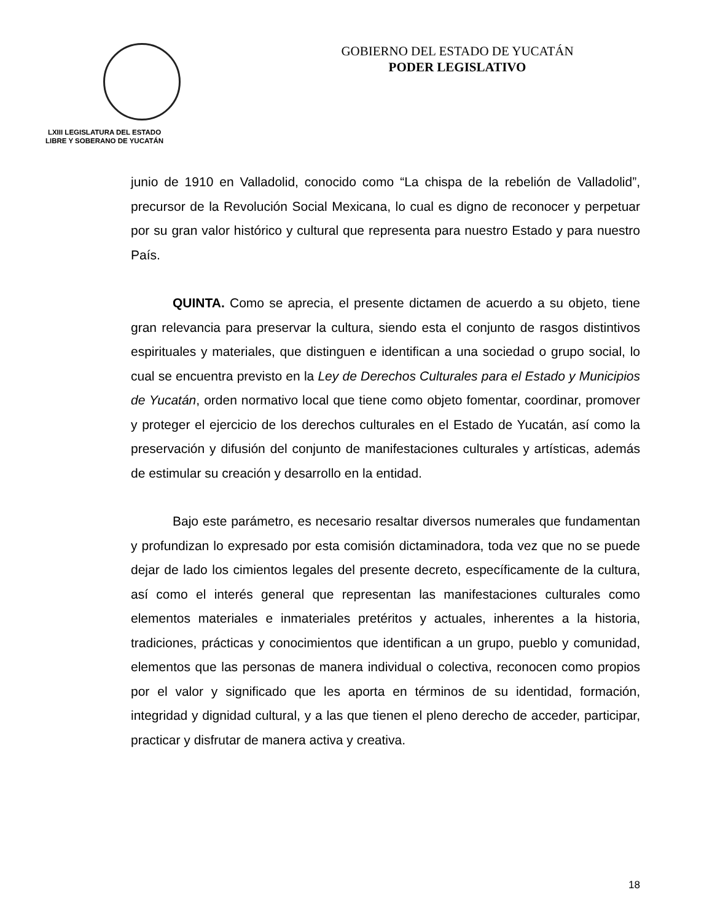LXIII LEGISLATURA DEL ESTADO LIBRE Y SOBERANO DE YUCATÁN
GOBIERNO DEL ESTADO DE YUCATÁN
PODER LEGISLATIVO
junio de 1910 en Valladolid, conocido como “La chispa de la rebelión de Valladolid”, precursor de la Revolución Social Mexicana, lo cual es digno de reconocer y perpetuar por su gran valor histórico y cultural que representa para nuestro Estado y para nuestro País.
QUINTA. Como se aprecia, el presente dictamen de acuerdo a su objeto, tiene gran relevancia para preservar la cultura, siendo esta el conjunto de rasgos distintivos espirituales y materiales, que distinguen e identifican a una sociedad o grupo social, lo cual se encuentra previsto en la Ley de Derechos Culturales para el Estado y Municipios de Yucatán, orden normativo local que tiene como objeto fomentar, coordinar, promover y proteger el ejercicio de los derechos culturales en el Estado de Yucatán, así como la preservación y difusión del conjunto de manifestaciones culturales y artísticas, además de estimular su creación y desarrollo en la entidad.
Bajo este parámetro, es necesario resaltar diversos numerales que fundamentan y profundizan lo expresado por esta comisión dictaminadora, toda vez que no se puede dejar de lado los cimientos legales del presente decreto, específicamente de la cultura, así como el interés general que representan las manifestaciones culturales como elementos materiales e inmateriales pretéritos y actuales, inherentes a la historia, tradiciones, prácticas y conocimientos que identifican a un grupo, pueblo y comunidad, elementos que las personas de manera individual o colectiva, reconocen como propios por el valor y significado que les aporta en términos de su identidad, formación, integridad y dignidad cultural, y a las que tienen el pleno derecho de acceder, participar, practicar y disfrutar de manera activa y creativa.
18